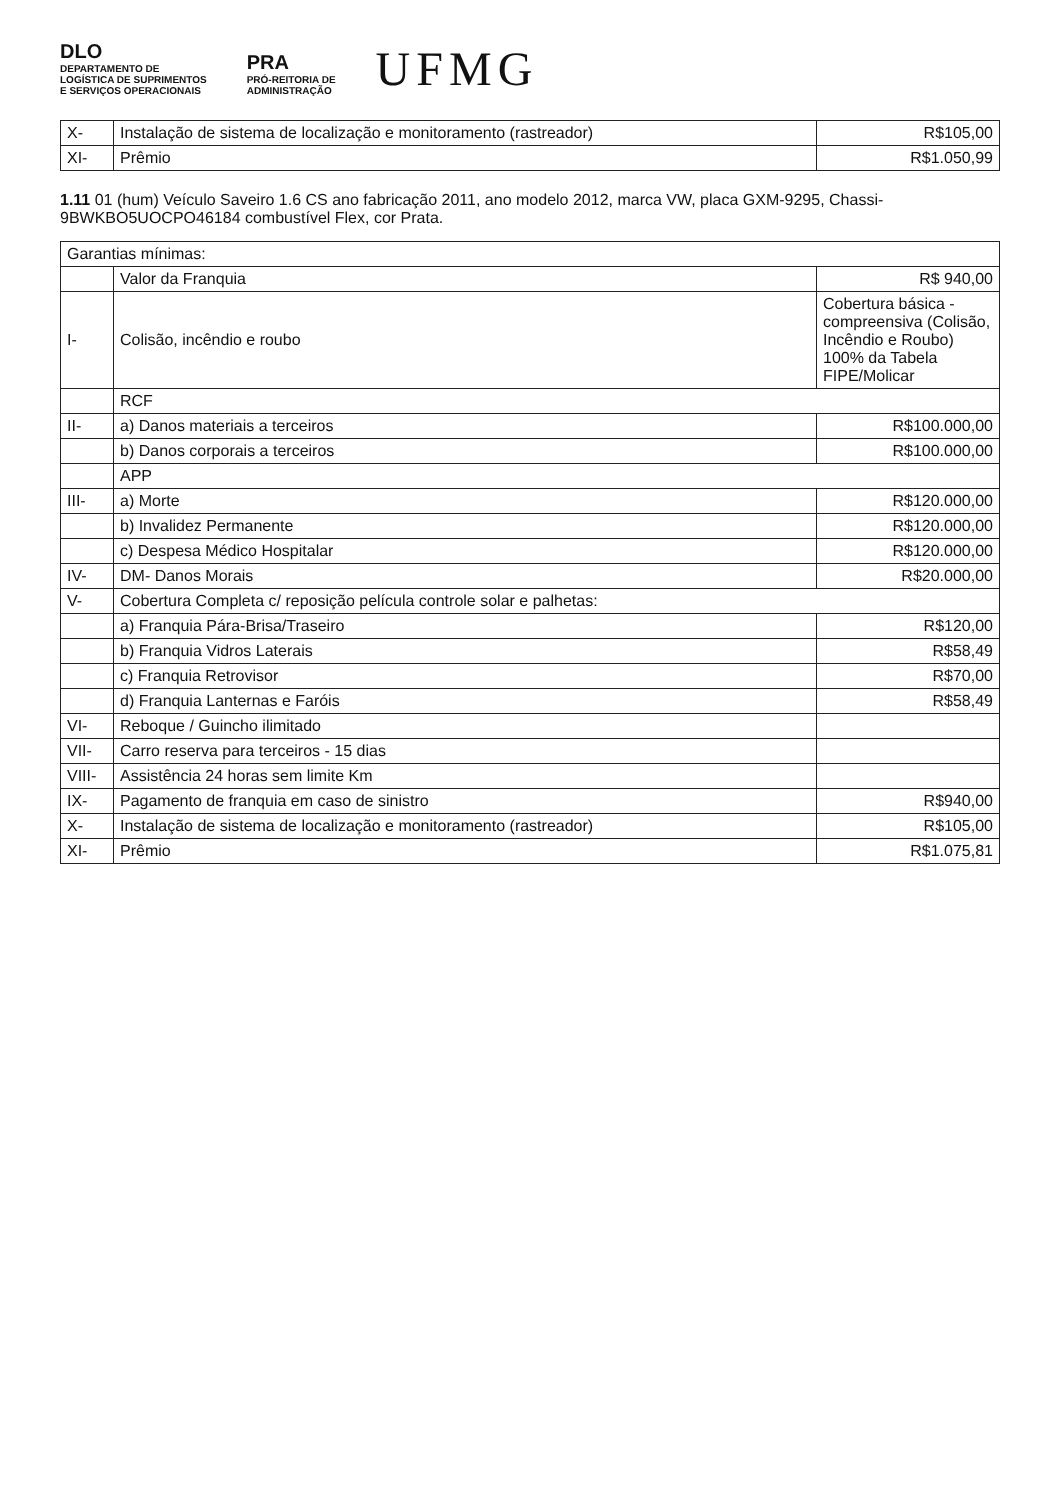DLO
DEPARTAMENTO DE
LOGÍSTICA DE SUPRIMENTOS
E SERVIÇOS OPERACIONAIS
PRA
PRÓ-REITORIA DE
ADMINISTRAÇÃO
UFMG
| X- | Instalação de sistema de localização e monitoramento (rastreador) | R$105,00 |
| XI- | Prêmio | R$1.050,99 |
1.11 01 (hum) Veículo Saveiro 1.6 CS ano fabricação 2011, ano modelo 2012, marca VW, placa GXM-9295, Chassi-9BWKBO5UOCPO46184 combustível Flex, cor Prata.
| Garantias mínimas: | | |
| --- | --- | --- |
| | Valor da Franquia | R$ 940,00 |
| I- | Colisão, incêndio e roubo | Cobertura básica - compreensiva (Colisão, Incêndio e Roubo) 100% da Tabela FIPE/Molicar |
| | RCF | |
| II- | a) Danos materiais a terceiros | R$100.000,00 |
| | b) Danos corporais a terceiros | R$100.000,00 |
| | APP | |
| III- | a) Morte | R$120.000,00 |
| | b) Invalidez Permanente | R$120.000,00 |
| | c) Despesa Médico Hospitalar | R$120.000,00 |
| IV- | DM- Danos Morais | R$20.000,00 |
| V- | Cobertura Completa c/ reposição película controle solar e palhetas: | |
| | a) Franquia Pára-Brisa/Traseiro | R$120,00 |
| | b) Franquia Vidros Laterais | R$58,49 |
| | c) Franquia Retrovisor | R$70,00 |
| | d) Franquia Lanternas e Faróis | R$58,49 |
| VI- | Reboque / Guincho ilimitado | |
| VII- | Carro reserva para terceiros - 15 dias | |
| VIII- | Assistência 24 horas sem limite Km | |
| IX- | Pagamento de franquia em caso de sinistro | R$940,00 |
| X- | Instalação de sistema de localização e monitoramento (rastreador) | R$105,00 |
| XI- | Prêmio | R$1.075,81 |